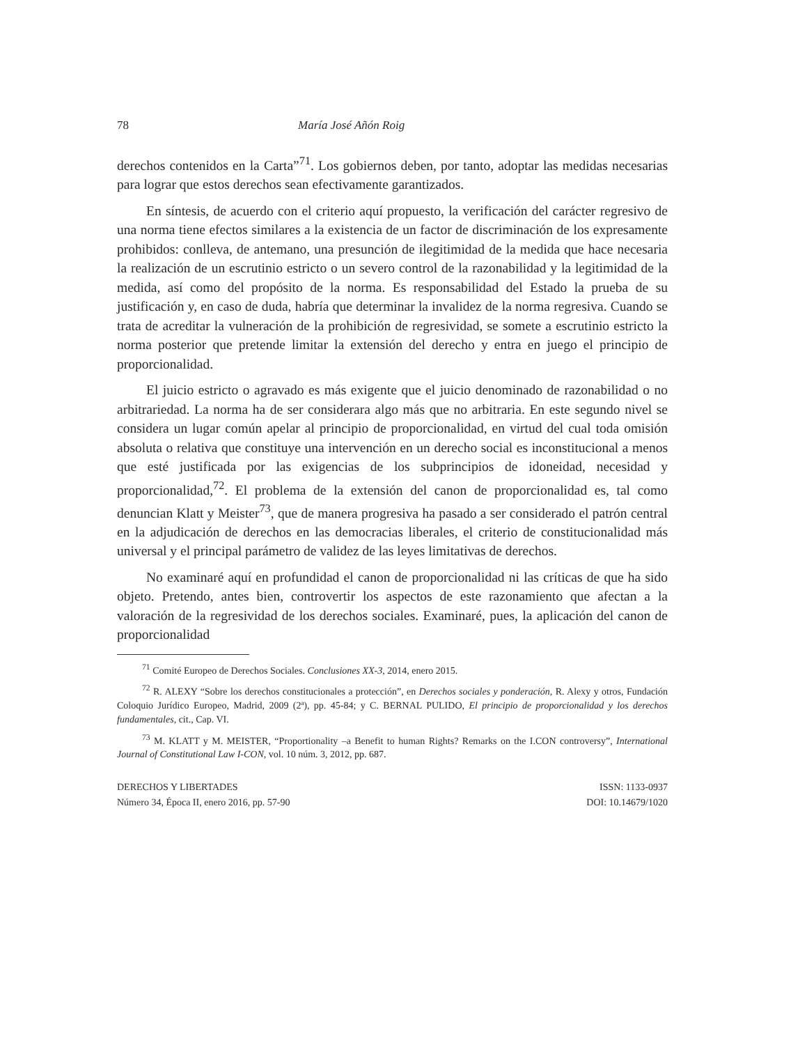78 María José Añón Roig
derechos contenidos en la Carta”<sup>71</sup>. Los gobiernos deben, por tanto, adoptar las medidas necesarias para lograr que estos derechos sean efectivamente garantizados.
En síntesis, de acuerdo con el criterio aquí propuesto, la verificación del carácter regresivo de una norma tiene efectos similares a la existencia de un factor de discriminación de los expresamente prohibidos: conlleva, de antemano, una presunción de ilegitimidad de la medida que hace necesaria la realización de un escrutinio estricto o un severo control de la razonabilidad y la legitimidad de la medida, así como del propósito de la norma. Es responsabilidad del Estado la prueba de su justificación y, en caso de duda, habría que determinar la invalidez de la norma regresiva. Cuando se trata de acreditar la vulneración de la prohibición de regresividad, se somete a escrutinio estricto la norma posterior que pretende limitar la extensión del derecho y entra en juego el principio de proporcionalidad.
El juicio estricto o agravado es más exigente que el juicio denominado de razonabilidad o no arbitrariedad. La norma ha de ser considerara algo más que no arbitraria. En este segundo nivel se considera un lugar común apelar al principio de proporcionalidad, en virtud del cual toda omisión absoluta o relativa que constituye una intervención en un derecho social es inconstitucional a menos que esté justificada por las exigencias de los subprincipios de idoneidad, necesidad y proporcionalidad,<sup>72</sup>. El problema de la extensión del canon de proporcionalidad es, tal como denuncian Klatt y Meister<sup>73</sup>, que de manera progresiva ha pasado a ser considerado el patrón central en la adjudicación de derechos en las democracias liberales, el criterio de constitucionalidad más universal y el principal parámetro de validez de las leyes limitativas de derechos.
No examinaré aquí en profundidad el canon de proporcionalidad ni las críticas de que ha sido objeto. Pretendo, antes bien, controvertir los aspectos de este razonamiento que afectan a la valoración de la regresividad de los derechos sociales. Examinaré, pues, la aplicación del canon de proporcionalidad
<sup>71</sup> Comité Europeo de Derechos Sociales. Conclusiones XX-3, 2014, enero 2015.
<sup>72</sup> R. ALEXY “Sobre los derechos constitucionales a protección”, en Derechos sociales y ponderación, R. Alexy y otros, Fundación Coloquio Jurídico Europeo, Madrid, 2009 (2ª), pp. 45-84; y C. BERNAL PULIDO, El principio de proporcionalidad y los derechos fundamentales, cit., Cap. VI.
<sup>73</sup> M. KLATT y M. MEISTER, “Proportionality –a Benefit to human Rights? Remarks on the I.CON controversy”, International Journal of Constitutional Law I-CON, vol. 10 núm. 3, 2012, pp. 687.
DERECHOS Y LIBERTADES
Número 34, Época II, enero 2016, pp. 57-90
ISSN: 1133-0937
DOI: 10.14679/1020